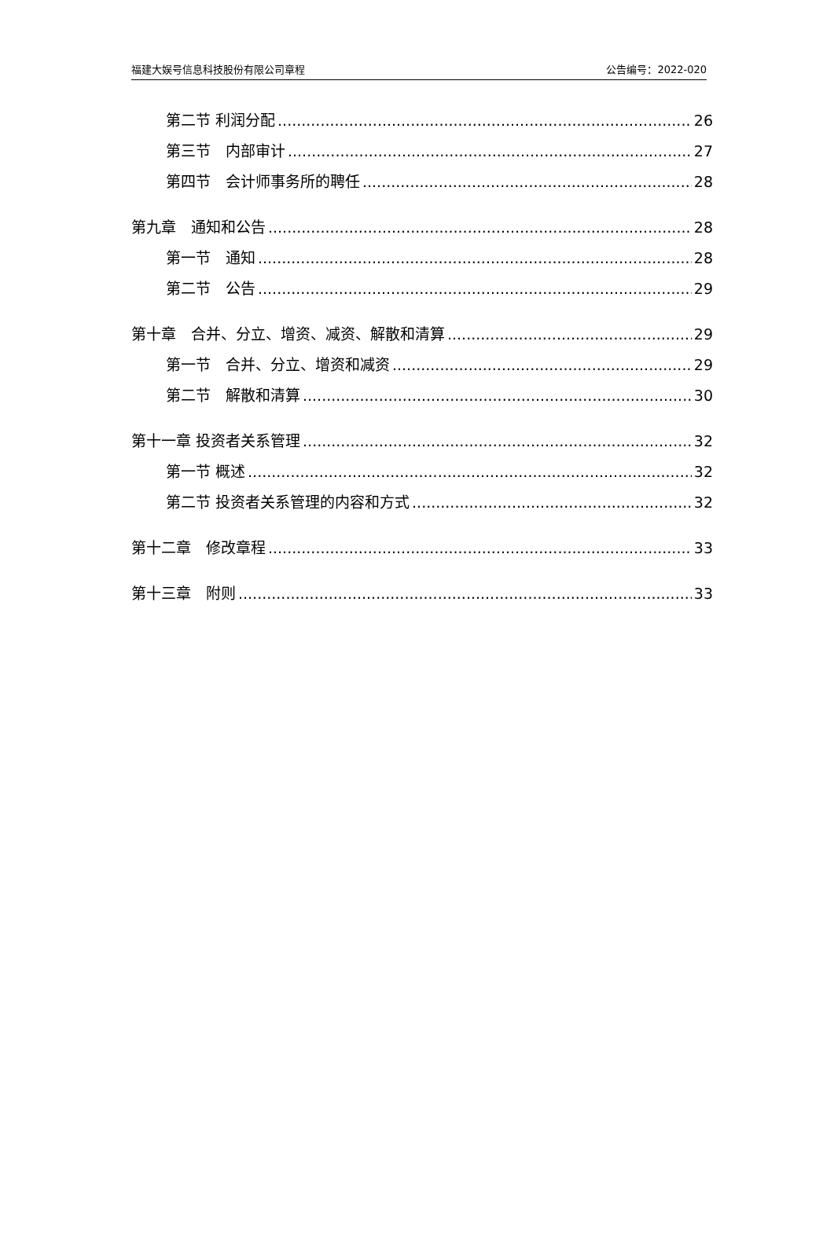福建大娱号信息科技股份有限公司章程 公告编号：2022-020
第二节 利润分配 26
第三节　内部审计 27
第四节　会计师事务所的聘任 28
第九章　通知和公告 28
第一节　通知 28
第二节　公告 29
第十章　合并、分立、增资、减资、解散和清算 29
第一节　合并、分立、增资和减资 29
第二节　解散和清算 30
第十一章 投资者关系管理 32
第一节 概述 32
第二节 投资者关系管理的内容和方式 32
第十二章　修改章程 33
第十三章　附则 33